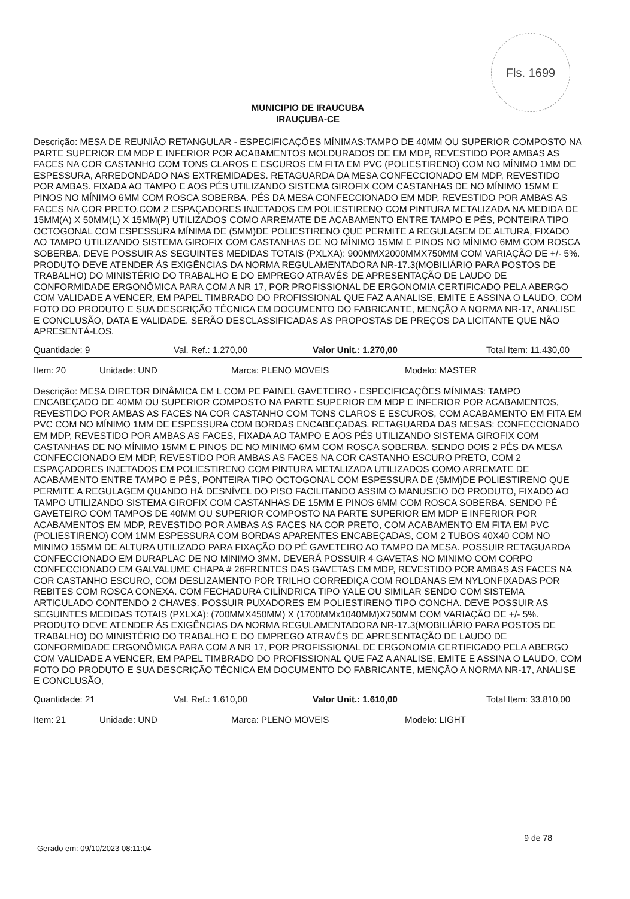Fls. 1699
MUNICIPIO DE IRAUCUBA
IRAUÇUBA-CE
Descrição: MESA DE REUNIÃO RETANGULAR - ESPECIFICAÇÕES MÍNIMAS:TAMPO DE 40MM OU SUPERIOR COMPOSTO NA PARTE SUPERIOR EM MDP E INFERIOR POR ACABAMENTOS MOLDURADOS DE EM MDP, REVESTIDO POR AMBAS AS FACES NA COR CASTANHO COM TONS CLAROS E ESCUROS EM FITA EM PVC (POLIESTIRENO) COM NO MÍNIMO 1MM DE ESPESSURA, ARREDONDADO NAS EXTREMIDADES. RETAGUARDA DA MESA CONFECCIONADO EM MDP, REVESTIDO POR AMBAS. FIXADA AO TAMPO E AOS PÉS UTILIZANDO SISTEMA GIROFIX COM CASTANHAS DE NO MÍNIMO 15MM E PINOS NO MÍNIMO 6MM COM ROSCA SOBERBA. PÉS DA MESA CONFECCIONADO EM MDP, REVESTIDO POR AMBAS AS FACES NA COR PRETO,COM 2 ESPAÇADORES INJETADOS EM POLIESTIRENO COM PINTURA METALIZADA NA MEDIDA DE 15MM(A) X 50MM(L) X 15MM(P) UTILIZADOS COMO ARREMATE DE ACABAMENTO ENTRE TAMPO E PÉS, PONTEIRA TIPO OCTOGONAL COM ESPESSURA MÍNIMA DE (5MM)DE POLIESTIRENO QUE PERMITE A REGULAGEM DE ALTURA, FIXADO AO TAMPO UTILIZANDO SISTEMA GIROFIX COM CASTANHAS DE NO MÍNIMO 15MM E PINOS NO MÍNIMO 6MM COM ROSCA SOBERBA. DEVE POSSUIR AS SEGUINTES MEDIDAS TOTAIS (PXLXA): 900MMX2000MMX750MM COM VARIAÇÃO DE +/- 5%. PRODUTO DEVE ATENDER ÁS EXIGÊNCIAS DA NORMA REGULAMENTADORA NR-17.3(MOBILIÁRIO PARA POSTOS DE TRABALHO) DO MINISTÉRIO DO TRABALHO E DO EMPREGO ATRAVÉS DE APRESENTAÇÃO DE LAUDO DE CONFORMIDADE ERGONÔMICA PARA COM A NR 17, POR PROFISSIONAL DE ERGONOMIA CERTIFICADO PELA ABERGO COM VALIDADE A VENCER, EM PAPEL TIMBRADO DO PROFISSIONAL QUE FAZ A ANALISE, EMITE E ASSINA O LAUDO, COM FOTO DO PRODUTO E SUA DESCRIÇÃO TÉCNICA EM DOCUMENTO DO FABRICANTE, MENÇÃO A NORMA NR-17, ANALISE E CONCLUSÃO, DATA E VALIDADE. SERÃO DESCLASSIFICADAS AS PROPOSTAS DE PREÇOS DA LICITANTE QUE NÃO APRESENTÁ-LOS.
Quantidade: 9 Val. Ref.: 1.270,00 Valor Unit.: 1.270,00 Total Item: 11.430,00
Item: 20 Unidade: UND Marca: PLENO MOVEIS Modelo: MASTER
Descrição: MESA DIRETOR DINÂMICA EM L COM PE PAINEL GAVETEIRO - ESPECIFICAÇÕES MÍNIMAS: TAMPO ENCABEÇADO DE 40MM OU SUPERIOR COMPOSTO NA PARTE SUPERIOR EM MDP E INFERIOR POR ACABAMENTOS, REVESTIDO POR AMBAS AS FACES NA COR CASTANHO COM TONS CLAROS E ESCUROS, COM ACABAMENTO EM FITA EM PVC COM NO MÍNIMO 1MM DE ESPESSURA COM BORDAS ENCABEÇADAS. RETAGUARDA DAS MESAS: CONFECCIONADO EM MDP, REVESTIDO POR AMBAS AS FACES, FIXADA AO TAMPO E AOS PÉS UTILIZANDO SISTEMA GIROFIX COM CASTANHAS DE NO MÍNIMO 15MM E PINOS DE NO MINIMO 6MM COM ROSCA SOBERBA. SENDO DOIS 2 PÉS DA MESA CONFECCIONADO EM MDP, REVESTIDO POR AMBAS AS FACES NA COR CASTANHO ESCURO PRETO, COM 2 ESPAÇADORES INJETADOS EM POLIESTIRENO COM PINTURA METALIZADA UTILIZADOS COMO ARREMATE DE ACABAMENTO ENTRE TAMPO E PÉS, PONTEIRA TIPO OCTOGONAL COM ESPESSURA DE (5MM)DE POLIESTIRENO QUE PERMITE A REGULAGEM QUANDO HÁ DESNÍVEL DO PISO FACILITANDO ASSIM O MANUSEIO DO PRODUTO, FIXADO AO TAMPO UTILIZANDO SISTEMA GIROFIX COM CASTANHAS DE 15MM E PINOS 6MM COM ROSCA SOBERBA. SENDO PÉ GAVETEIRO COM TAMPOS DE 40MM OU SUPERIOR COMPOSTO NA PARTE SUPERIOR EM MDP E INFERIOR POR ACABAMENTOS EM MDP, REVESTIDO POR AMBAS AS FACES NA COR PRETO, COM ACABAMENTO EM FITA EM PVC (POLIESTIRENO) COM 1MM ESPESSURA COM BORDAS APARENTES ENCABEÇADAS, COM 2 TUBOS 40X40 COM NO MINIMO 155MM DE ALTURA UTILIZADO PARA FIXAÇÃO DO PÉ GAVETEIRO AO TAMPO DA MESA. POSSUIR RETAGUARDA CONFECCIONADO EM DURAPLAC DE NO MINIMO 3MM. DEVERÁ POSSUIR 4 GAVETAS NO MINIMO COM CORPO CONFECCIONADO EM GALVALUME CHAPA # 26FRENTES DAS GAVETAS EM MDP, REVESTIDO POR AMBAS AS FACES NA COR CASTANHO ESCURO, COM DESLIZAMENTO POR TRILHO CORREDIÇA COM ROLDANAS EM NYLONFIXADAS POR REBITES COM ROSCA CONEXA. COM FECHADURA CILÍNDRICA TIPO YALE OU SIMILAR SENDO COM SISTEMA ARTICULADO CONTENDO 2 CHAVES. POSSUIR PUXADORES EM POLIESTIRENO TIPO CONCHA. DEVE POSSUIR AS SEGUINTES MEDIDAS TOTAIS (PXLXA): (700MMX450MM) X (1700MMx1040MM)X750MM COM VARIAÇÃO DE +/- 5%. PRODUTO DEVE ATENDER ÁS EXIGÊNCIAS DA NORMA REGULAMENTADORA NR-17.3(MOBILIÁRIO PARA POSTOS DE TRABALHO) DO MINISTÉRIO DO TRABALHO E DO EMPREGO ATRAVÉS DE APRESENTAÇÃO DE LAUDO DE CONFORMIDADE ERGONÔMICA PARA COM A NR 17, POR PROFISSIONAL DE ERGONOMIA CERTIFICADO PELA ABERGO COM VALIDADE A VENCER, EM PAPEL TIMBRADO DO PROFISSIONAL QUE FAZ A ANALISE, EMITE E ASSINA O LAUDO, COM FOTO DO PRODUTO E SUA DESCRIÇÃO TÉCNICA EM DOCUMENTO DO FABRICANTE, MENÇÃO A NORMA NR-17, ANALISE E CONCLUSÃO,
Quantidade: 21 Val. Ref.: 1.610,00 Valor Unit.: 1.610,00 Total Item: 33.810,00
Item: 21 Unidade: UND Marca: PLENO MOVEIS Modelo: LIGHT
Gerado em: 09/10/2023 08:11:04
9 de 78